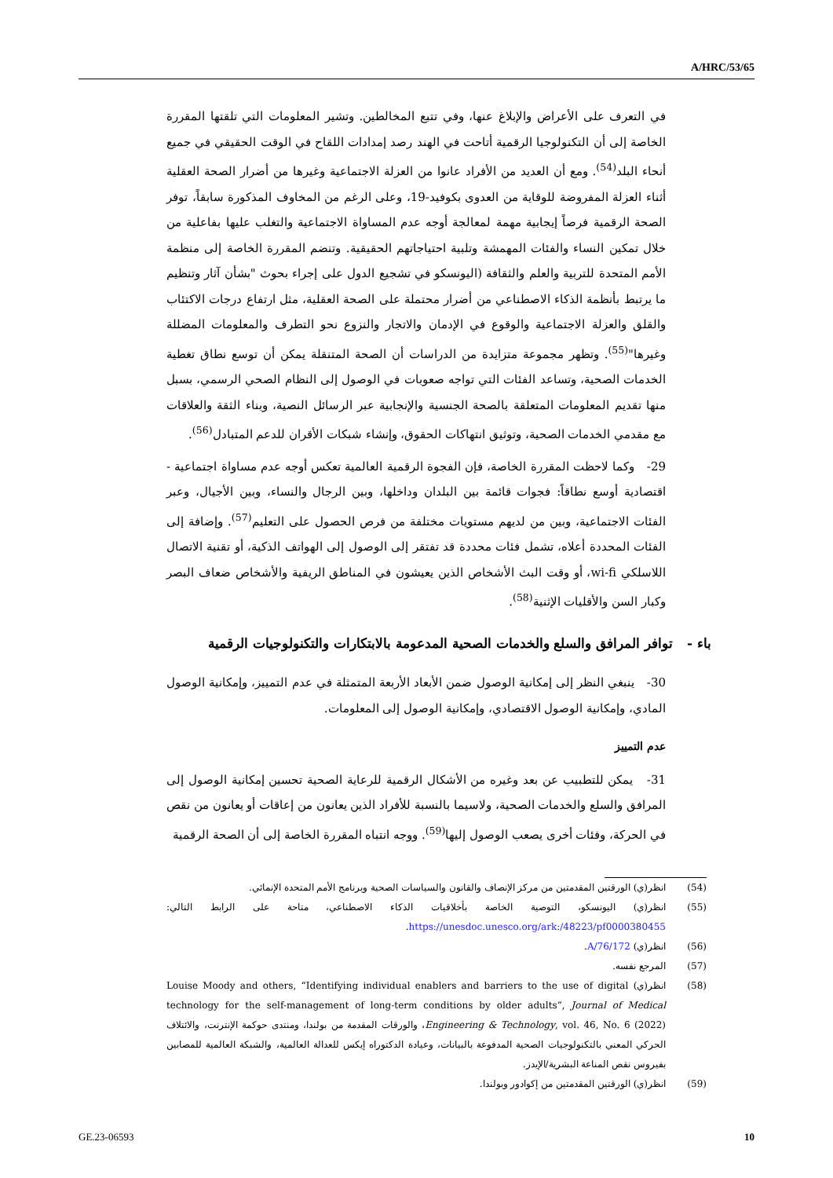A/HRC/53/65
في التعرف على الأعراض والإبلاغ عنها، وفي تتبع المخالطين. وتشير المعلومات التي تلقتها المقررة الخاصة إلى أن التكنولوجيا الرقمية أتاحت في الهند رصد إمدادات اللقاح في الوقت الحقيقي في جميع أنحاء البلد<sup>(54)</sup>. ومع أن العديد من الأفراد عانوا من العزلة الاجتماعية وغيرها من أضرار الصحة العقلية أثناء العزلة المفروضة للوقاية من العدوى بكوفيد-19، وعلى الرغم من المخاوف المذكورة سابقاً، توفر الصحة الرقمية فرصاً إيجابية مهمة لمعالجة أوجه عدم المساواة الاجتماعية والتغلب عليها بفاعلية من خلال تمكين النساء والفئات المهمشة وتلبية احتياجاتهم الحقيقية. وتنضم المقررة الخاصة إلى منظمة الأمم المتحدة للتربية والعلم والثقافة (اليونسكو في تشجيع الدول على إجراء بحوث "بشأن آثار وتنظيم ما يرتبط بأنظمة الذكاء الاصطناعي من أضرار محتملة على الصحة العقلية، مثل ارتفاع درجات الاكتئاب والقلق والعزلة الاجتماعية والوقوع في الإدمان والاتجار والنزوع نحو التطرف والمعلومات المضللة وغيرها"<sup>(55)</sup>. وتظهر مجموعة متزايدة من الدراسات أن الصحة المتنقلة يمكن أن توسع نطاق تغطية الخدمات الصحية، وتساعد الفئات التي تواجه صعوبات في الوصول إلى النظام الصحي الرسمي، بسبل منها تقديم المعلومات المتعلقة بالصحة الجنسية والإنجابية عبر الرسائل النصية، وبناء الثقة والعلاقات مع مقدمي الخدمات الصحية، وتوثيق انتهاكات الحقوق، وإنشاء شبكات الأقران للدعم المتبادل<sup>(56)</sup>.
29- وكما لاحظت المقررة الخاصة، فإن الفجوة الرقمية العالمية تعكس أوجه عدم مساواة اجتماعية - اقتصادية أوسع نطاقاً: فجوات قائمة بين البلدان وداخلها، وبين الرجال والنساء، وبين الأجيال، وعبر الفئات الاجتماعية، وبين من لديهم مستويات مختلفة من فرص الحصول على التعليم<sup>(57)</sup>. وإضافة إلى الفئات المحددة أعلاه، تشمل فئات محددة قد تفتقر إلى الوصول إلى الهواتف الذكية، أو تقنية الاتصال اللاسلكي wi-fi، أو وقت البث الأشخاص الذين يعيشون في المناطق الريفية والأشخاص ضعاف البصر وكبار السن والأقليات الإثنية<sup>(58)</sup>.
باء - توافر المرافق والسلع والخدمات الصحية المدعومة بالابتكارات والتكنولوجيات الرقمية
30- ينبغي النظر إلى إمكانية الوصول ضمن الأبعاد الأربعة المتمثلة في عدم التمييز، وإمكانية الوصول المادي، وإمكانية الوصول الاقتصادي، وإمكانية الوصول إلى المعلومات.
عدم التمييز
31- يمكن للتطبيب عن بعد وغيره من الأشكال الرقمية للرعاية الصحية تحسين إمكانية الوصول إلى المرافق والسلع والخدمات الصحية، ولاسيما بالنسبة للأفراد الذين يعانون من إعاقات أو يعانون من نقص في الحركة، وفئات أخرى يصعب الوصول إليها<sup>(59)</sup>. ووجه انتباه المقررة الخاصة إلى أن الصحة الرقمية
(54) انظر(ي) الورقتين المقدمتين من مركز الإنصاف والقانون والسياسات الصحية وبرنامج الأمم المتحدة الإنمائي.
(55) انظر(ي) اليونسكو، التوصية الخاصة بأخلاقيات الذكاء الاصطناعي، متاحة على الرابط التالي: https://unesdoc.unesco.org/ark:/48223/pf0000380455.
(56) انظر(ي) A/76/172.
(57) المرجع نفسه.
(58) انظر(ي) Louise Moody and others, “Identifying individual enablers and barriers to the use of digital technology for the self-management of long-term conditions by older adults”, Journal of Medical Engineering & Technology, vol. 46, No. 6 (2022)، والورقات المقدمة من بولندا، ومنتدى حوكمة الإنترنت، والائتلاف الحركي المعني بالتكنولوجيات الصحية المدفوعة بالبيانات، وعيادة الدكتوراه إيكس للعدالة العالمية، والشبكة العالمية للمصابين بفيروس نقص المناعة البشرية/الإيدز.
(59) انظر(ي) الورقتين المقدمتين من إكوادور وبولندا.
GE.23-06593 10